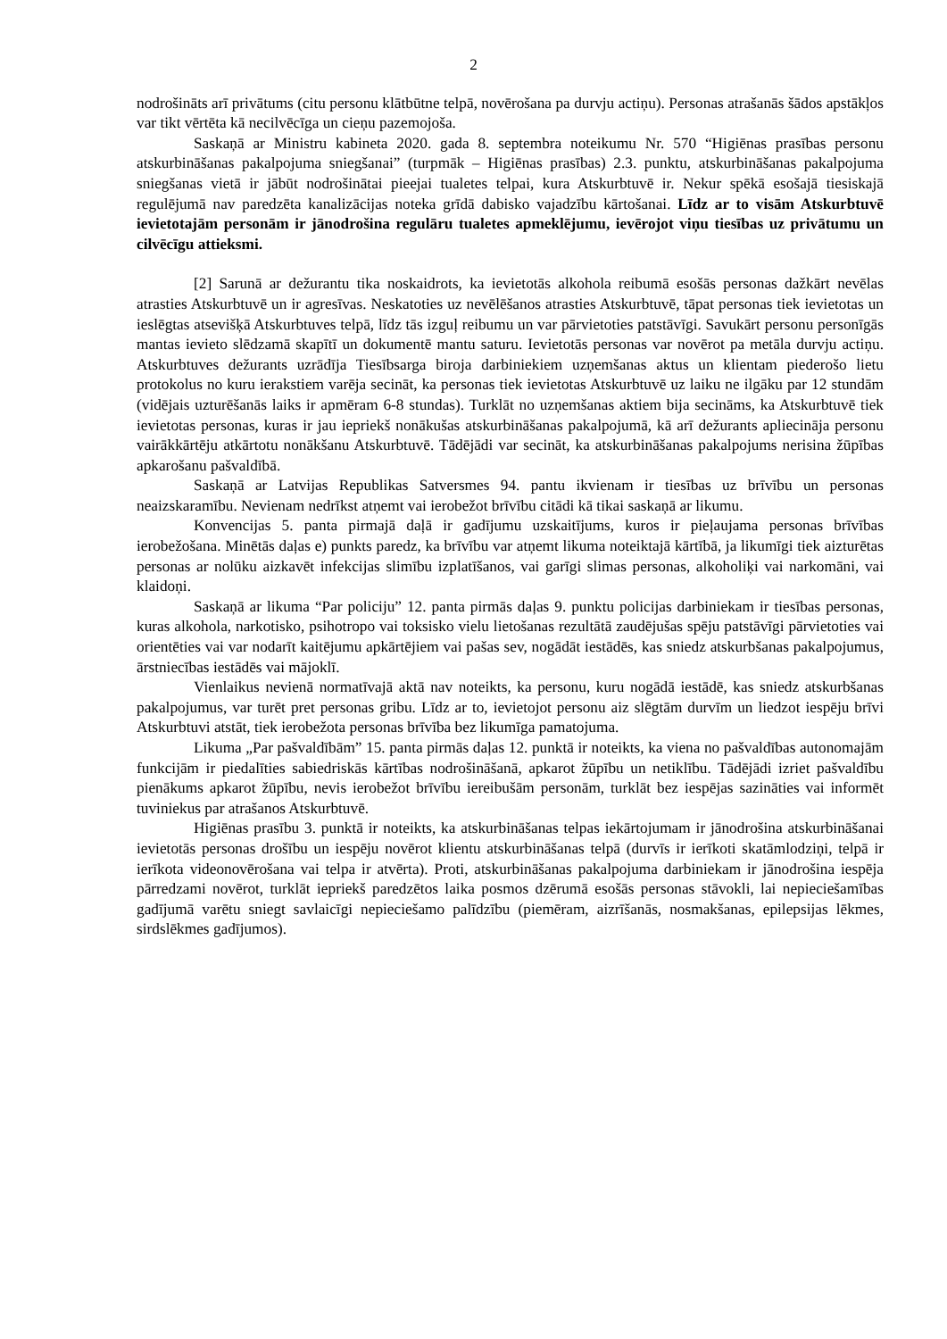2
nodrošināts arī privātums (citu personu klātbūtne telpā, novērošana pa durvju actiņu). Personas atrašanās šādos apstākļos var tikt vērtēta kā necilvēcīga un cieņu pazemojoša.
Saskaņā ar Ministru kabineta 2020. gada 8. septembra noteikumu Nr. 570 “Higiēnas prasības personu atskurbināšanas pakalpojuma sniegšanai” (turpmāk – Higiēnas prasības) 2.3. punktu, atskurbināšanas pakalpojuma sniegšanas vietā ir jābūt nodrošinātai pieejai tualetes telpai, kura Atskurbtuvē ir. Nekur spēkā esošajā tiesiskajā regulējumā nav paredzēta kanalizācijas noteka grīdā dabisko vajadzību kārtošanai. Līdz ar to visām Atskurbtuvē ievietotajām personām ir jānodrošina regulāru tualetes apmeklējumu, ievērojot viņu tiesības uz privātumu un cilvēcīgu attieksmi.
[2] Sarunā ar dežurantu tika noskaidrots, ka ievietotās alkohola reibumā esošās personas dažkārt nevēlas atrasties Atskurbtuvē un ir agresīvas. Neskatoties uz nevēlēšanos atrasties Atskurbtuvē, tāpat personas tiek ievietotas un ieslēgtas atsevišķā Atskurbtuves telpā, līdz tās izguļ reibumu un var pārvietoties patstāvīgi. Savukārt personu personīgās mantas ievieto slēdzamā skapītī un dokumentē mantu saturu. Ievietotās personas var novērot pa metāla durvju actiņu. Atskurbtuves dežurants uzrādīja Tiesībsarga biroja darbiniekiem uzņemšanas aktus un klientam piederošo lietu protokolus no kuru ierakstiem varēja secināt, ka personas tiek ievietotas Atskurbtuvē uz laiku ne ilgāku par 12 stundām (vidējais uzturēšanās laiks ir apmēram 6-8 stundas). Turklāt no uzņemšanas aktiem bija secināms, ka Atskurbtuvē tiek ievietotas personas, kuras ir jau iepriekš nonākušas atskurbināšanas pakalpojumā, kā arī dežurants apliecināja personu vairākkārtēju atkārtotu nonākšanu Atskurbtuvē. Tādējādi var secināt, ka atskurbināšanas pakalpojums nerisina žūpības apkarošanu pašvaldībā.
Saskaņā ar Latvijas Republikas Satversmes 94. pantu ikvienam ir tiesības uz brīvību un personas neaizskaramību. Nevienam nedrīkst atņemt vai ierobežot brīvību citādi kā tikai saskaņā ar likumu.
Konvencijas 5. panta pirmajā daļā ir gadījumu uzskaitījums, kuros ir pieļaujama personas brīvības ierobežošana. Minētās daļas e) punkts paredz, ka brīvību var atņemt likuma noteiktajā kārtībā, ja likumīgi tiek aizturētas personas ar nolūku aizkavēt infekcijas slimību izplatīšanos, vai garīgi slimas personas, alkoholiķi vai narkomāni, vai klaidoņi.
Saskaņā ar likuma “Par policiju” 12. panta pirmās daļas 9. punktu policijas darbiniekam ir tiesības personas, kuras alkohola, narkotisko, psihotropo vai toksisko vielu lietošanas rezultātā zaudējušas spēju patstāvīgi pārvietoties vai orientēties vai var nodarīt kaitējumu apkārtējiem vai pašas sev, nogādāt iestādēs, kas sniedz atskurbšanas pakalpojumus, ārstniecības iestādēs vai mājoklī.
Vienlaikus nevienā normatīvajā aktā nav noteikts, ka personu, kuru nogādā iestādē, kas sniedz atskurbšanas pakalpojumus, var turēt pret personas gribu. Līdz ar to, ievietojot personu aiz slēgtām durvīm un liedzot iespēju brīvi Atskurbtuvi atstāt, tiek ierobežota personas brīvība bez likumīga pamatojuma.
Likuma „Par pašvaldībām” 15. panta pirmās daļas 12. punktā ir noteikts, ka viena no pašvaldības autonomajām funkcijām ir piedalīties sabiedriskās kārtības nodrošināšanā, apkarot žūpību un netiklību. Tādējādi izriet pašvaldību pienākums apkarot žūpību, nevis ierobežot brīvību iereibušām personām, turklāt bez iespējas sazināties vai informēt tuviniekus par atrašanos Atskurbtuvē.
Higiēnas prasību 3. punktā ir noteikts, ka atskurbināšanas telpas iekārtojumam ir jānodrošina atskurbināšanai ievietotās personas drošību un iespēju novērot klientu atskurbināšanas telpā (durvīs ir ierīkoti skatāmlodziņi, telpā ir ierīkota videonovērošana vai telpa ir atvērta). Proti, atskurbināšanas pakalpojuma darbiniekam ir jānodrošina iespēja pārredzami novērot, turklāt iepriekš paredzētos laika posmos dzērumā esošās personas stāvokli, lai nepieciešamības gadījumā varētu sniegt savlaicīgi nepieciešamo palīdzību (piemēram, aizrīšanās, nosmakšanas, epilepsijas lēkmes, sirdslēkmes gadījumos).